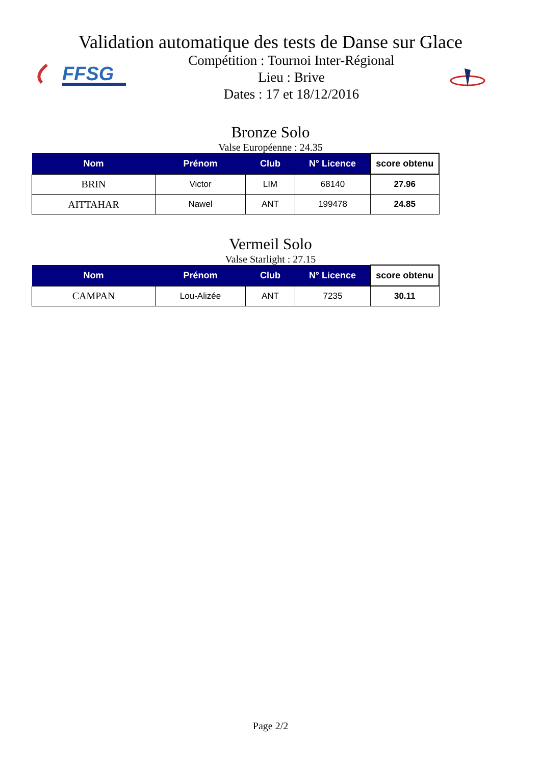Validation automatique des tests de Danse sur Glace
FFSG
Compétition : Tournoi Inter-Régional
Lieu : Brive
Dates : 17 et 18/12/2016
Bronze Solo
Valse Européenne : 24.35
| Nom | Prénom | Club | N° Licence | score obtenu |
| --- | --- | --- | --- | --- |
| BRIN | Victor | LIM | 68140 | 27.96 |
| AITTAHAR | Nawel | ANT | 199478 | 24.85 |
Vermeil Solo
Valse Starlight : 27.15
| Nom | Prénom | Club | N° Licence | score obtenu |
| --- | --- | --- | --- | --- |
| CAMPAN | Lou-Alizée | ANT | 7235 | 30.11 |
Page 2/2